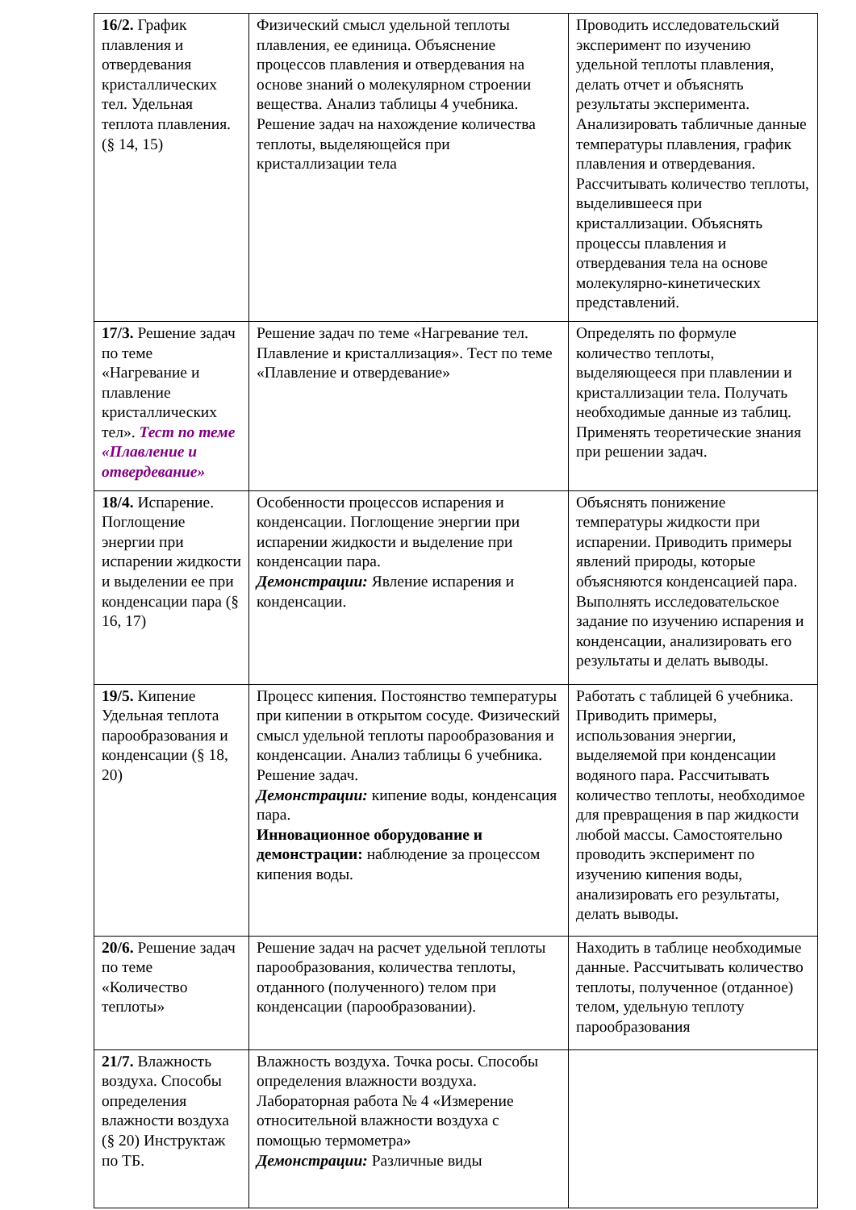| 16/2. График плавления и отвердевания кристаллических тел. Удельная теплота плавления. (§ 14, 15) | Физический смысл удельной теплоты плавления, ее единица. Объяснение процессов плавления и отвердевания на основе знаний о молекулярном строении вещества. Анализ таблицы 4 учебника. Решение задач на нахождение количества теплоты, выделяющейся при кристаллизации тела | Проводить исследовательский эксперимент по изучению удельной теплоты плавления, делать отчет и объяснять результаты эксперимента. Анализировать табличные данные температуры плавления, график плавления и отвердевания. Рассчитывать количество теплоты, выделившееся при кристаллизации. Объяснять процессы плавления и отвердевания тела на основе молекулярно-кинетических представлений. |
| 17/3. Решение задач по теме «Нагревание и плавление кристаллических тел». Тест по теме «Плавление и отвердевание» | Решение задач по теме «Нагревание тел. Плавление и кристаллизация». Тест по теме «Плавление и отвердевание» | Определять по формуле количество теплоты, выделяющееся при плавлении и кристаллизации тела. Получать необходимые данные из таблиц. Применять теоретические знания при решении задач. |
| 18/4. Испарение. Поглощение энергии при испарении жидкости и выделении ее при конденсации пара (§ 16, 17) | Особенности процессов испарения и конденсации. Поглощение энергии при испарении жидкости и выделение при конденсации пара. Демонстрации: Явление испарения и конденсации. | Объяснять понижение температуры жидкости при испарении. Приводить примеры явлений природы, которые объясняются конденсацией пара. Выполнять исследовательское задание по изучению испарения и конденсации, анализировать его результаты и делать выводы. |
| 19/5. Кипение Удельная теплота парообразования и конденсации (§ 18, 20) | Процесс кипения. Постоянство температуры при кипении в открытом сосуде. Физический смысл удельной теплоты парообразования и конденсации. Анализ таблицы 6 учебника. Решение задач. Демонстрации: кипение воды, конденсация пара. Инновационное оборудование и демонстрации: наблюдение за процессом кипения воды. | Работать с таблицей 6 учебника. Приводить примеры, использования энергии, выделяемой при конденсации водяного пара. Рассчитывать количество теплоты, необходимое для превращения в пар жидкости любой массы. Самостоятельно проводить эксперимент по изучению кипения воды, анализировать его результаты, делать выводы. |
| 20/6. Решение задач по теме «Количество теплоты» | Решение задач на расчет удельной теплоты парообразования, количества теплоты, отданного (полученного) телом при конденсации (парообразовании). | Находить в таблице необходимые данные. Рассчитывать количество теплоты, полученное (отданное) телом, удельную теплоту парообразования |
| 21/7. Влажность воздуха. Способы определения влажности воздуха (§ 20) Инструктаж по ТБ. | Влажность воздуха. Точка росы. Способы определения влажности воздуха. Лабораторная работа № 4 «Измерение относительной влажности воздуха с помощью термометра» Демонстрации: Различные виды | |